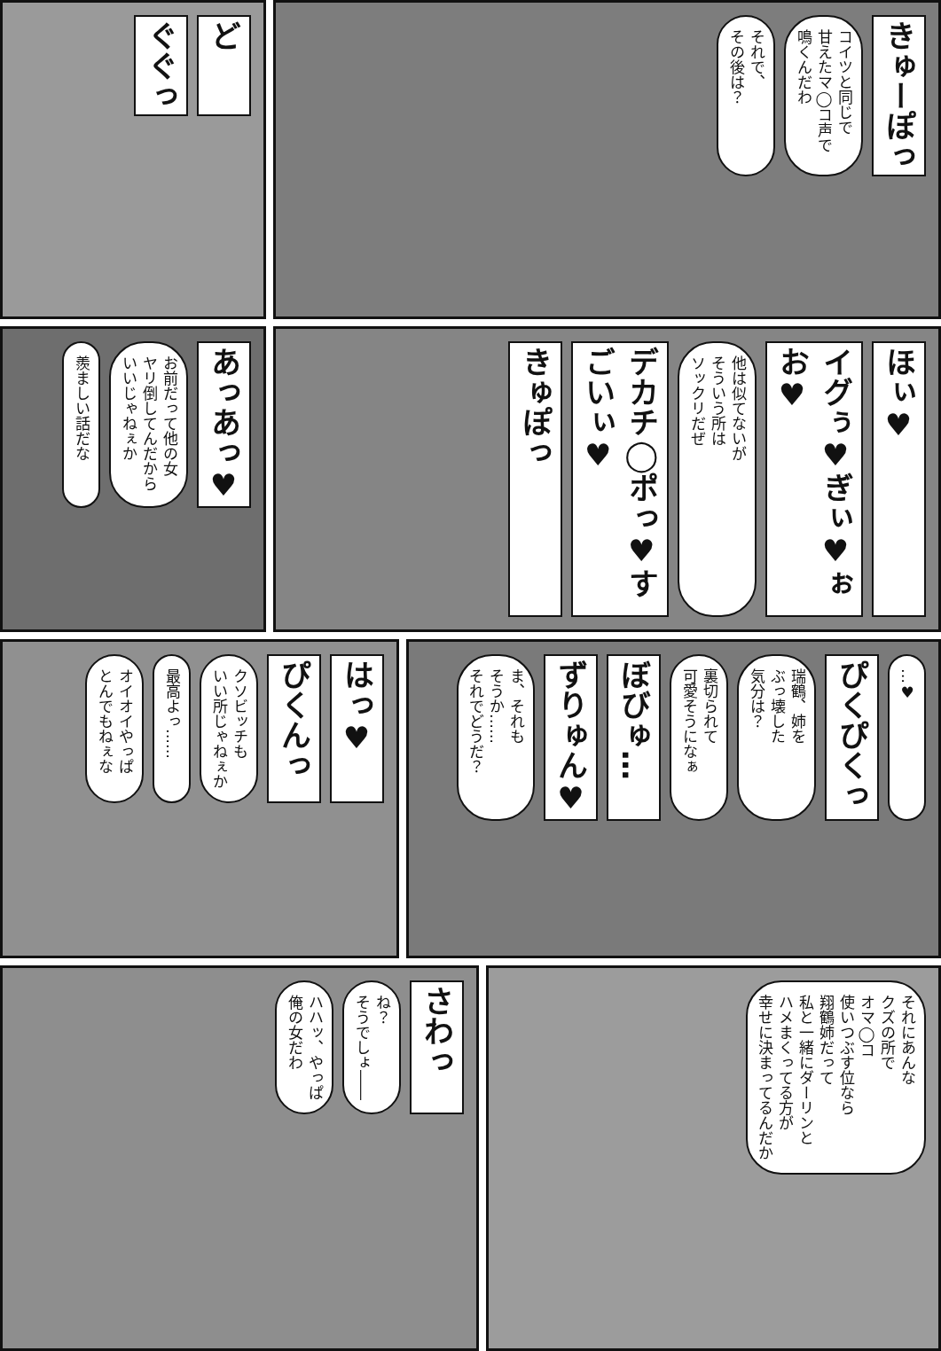ぐぐっ
ど
それで、
その後は？
コイツと同じで
甘えたマ◯コ声で
鳴くんだわ
きゅーぽっ
羨ましい話だな
お前だって他の女
ヤリ倒してんだから
いいじゃねぇか
あっあっ♥
きゅぽっ
デカチ◯ポっ♥すごいぃ♥
他は似てないが
そういう所は
ソックリだぜ
イグぅ♥ぎぃ♥ぉお♥
ほぃ♥
オイオイやっぱ
とんでもねぇな
最高よっ……
クソビッチも
いい所じゃねぇか
ぴくんっ
はっ♥
ま、それも
そうか……
それでどうだ？
ずりゅん♥
ぼびゅ…
裏切られて
可愛そうになぁ
瑞鶴、姉を
ぶっ壊した
気分は？
ぴくぴくっ
…♥
ハハッ、やっぱ
俺の女だわ
ね？
そうでしょ――
さわっ
それにあんな
クズの所で
オマ◯コ
使いつぶす位なら
翔鶴姉だって
私と一緒にダーリンと
ハメまくってる方が
幸せに決まってるんだか